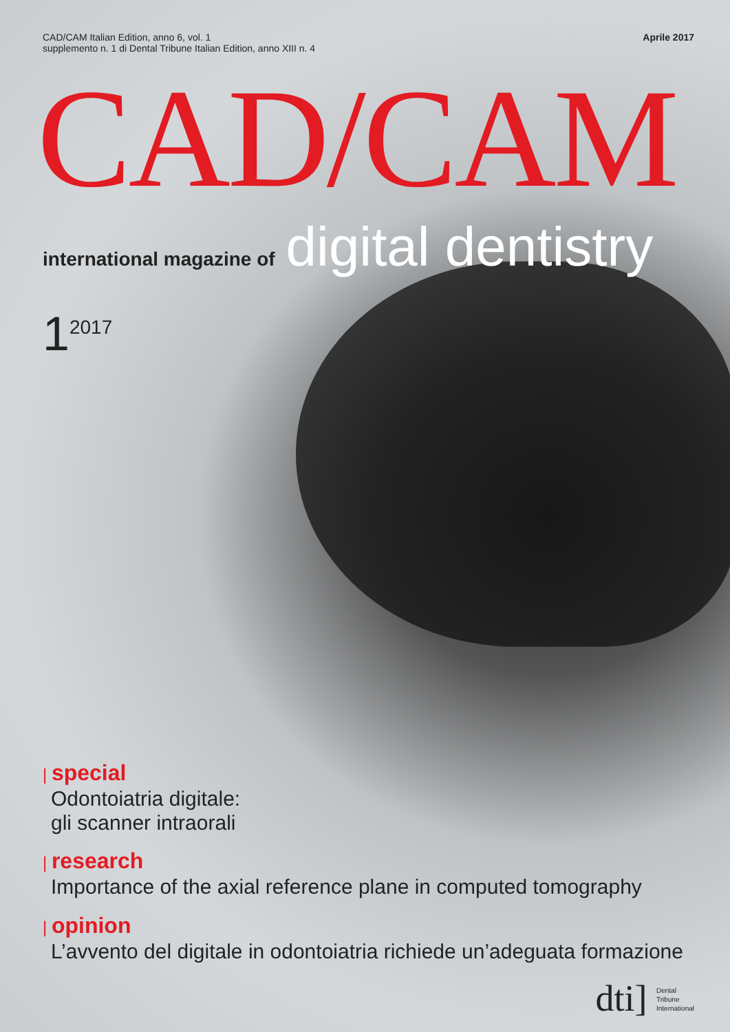CAD/CAM Italian Edition, anno 6, vol. 1
supplemento n. 1 di Dental Tribune Italian Edition, anno XIII n. 4
Aprile 2017
CAD/CAM
international magazine of digital dentistry
1<sup>2017</sup>
| special
Odontoiatria digitale:
gli scanner intraorali
| research
Importance of the axial reference plane in computed tomography
| opinion
L’avvento del digitale in odontoiatria richiede un’adeguata formazione
dti] Dental
Tribune
International